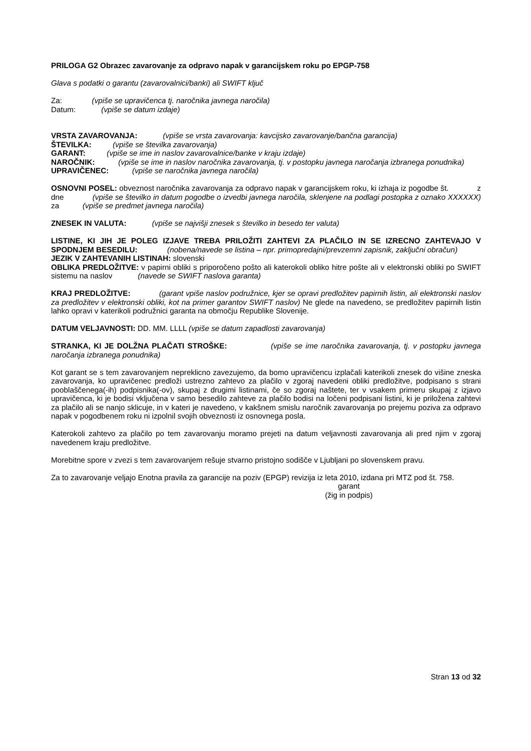PRILOGA G2 Obrazec zavarovanje za odpravo napak v garancijskem roku po EPGP-758
Glava s podatki o garantu (zavarovalnici/banki) ali SWIFT ključ
Za: (vpiše se upravičenca tj. naročnika javnega naročila)
Datum: (vpiše se datum izdaje)
VRSTA ZAVAROVANJA: (vpiše se vrsta zavarovanja: kavcijsko zavarovanje/bančna garancija)
ŠTEVILKA: (vpiše se številka zavarovanja)
GARANT: (vpiše se ime in naslov zavarovalnice/banke v kraju izdaje)
NAROČNIK: (vpiše se ime in naslov naročnika zavarovanja, tj. v postopku javnega naročanja izbranega ponudnika)
UPRAVIČENEC: (vpiše se naročnika javnega naročila)
OSNOVNI POSEL: obveznost naročnika zavarovanja za odpravo napak v garancijskem roku, ki izhaja iz pogodbe št. z dne (vpiše se številko in datum pogodbe o izvedbi javnega naročila, sklenjene na podlagi postopka z oznako XXXXXX) za (vpiše se predmet javnega naročila)
ZNESEK IN VALUTA: (vpiše se najvišji znesek s številko in besedo ter valuta)
LISTINE, KI JIH JE POLEG IZJAVE TREBA PRILOŽITI ZAHTEVI ZA PLAČILO IN SE IZRECNO ZAHTEVAJO V SPODNJEM BESEDILU: (nobena/navede se listina – npr. primopredajni/prevzemni zapisnik, zaključni obračun)
JEZIK V ZAHTEVANIH LISTINAH: slovenski
OBLIKA PREDLOŽITVE: v papirni obliki s priporočeno pošto ali katerokoli obliko hitre pošte ali v elektronski obliki po SWIFT sistemu na naslov (navede se SWIFT naslova garanta)
KRAJ PREDLOŽITVE: (garant vpiše naslov podružnice, kjer se opravi predložitev papirnih listin, ali elektronski naslov za predložitev v elektronski obliki, kot na primer garantov SWIFT naslov) Ne glede na navedeno, se predložitev papirnih listin lahko opravi v katerikoli podružnici garanta na območju Republike Slovenije.
DATUM VELJAVNOSTI: DD. MM. LLLL (vpiše se datum zapadlosti zavarovanja)
STRANKA, KI JE DOLŽNA PLAČATI STROŠKE: (vpiše se ime naročnika zavarovanja, tj. v postopku javnega naročanja izbranega ponudnika)
Kot garant se s tem zavarovanjem nepreklicno zavezujemo, da bomo upravičencu izplačali katerikoli znesek do višine zneska zavarovanja, ko upravičenec predloži ustrezno zahtevo za plačilo v zgoraj navedeni obliki predložitve, podpisano s strani pooblaščenega(-ih) podpisnika(-ov), skupaj z drugimi listinami, če so zgoraj naštete, ter v vsakem primeru skupaj z izjavo upravičenca, ki je bodisi vključena v samo besedilo zahteve za plačilo bodisi na ločeni podpisani listini, ki je priložena zahtevi za plačilo ali se nanjo sklicuje, in v kateri je navedeno, v kakšnem smislu naročnik zavarovanja po prejemu poziva za odpravo napak v pogodbenem roku ni izpolnil svojih obveznosti iz osnovnega posla.
Katerokoli zahtevo za plačilo po tem zavarovanju moramo prejeti na datum veljavnosti zavarovanja ali pred njim v zgoraj navedenem kraju predložitve.
Morebitne spore v zvezi s tem zavarovanjem rešuje stvarno pristojno sodišče v Ljubljani po slovenskem pravu.
Za to zavarovanje veljajo Enotna pravila za garancije na poziv (EPGP) revizija iz leta 2010, izdana pri MTZ pod št. 758.
garant
(žig in podpis)
Stran 13 od 32